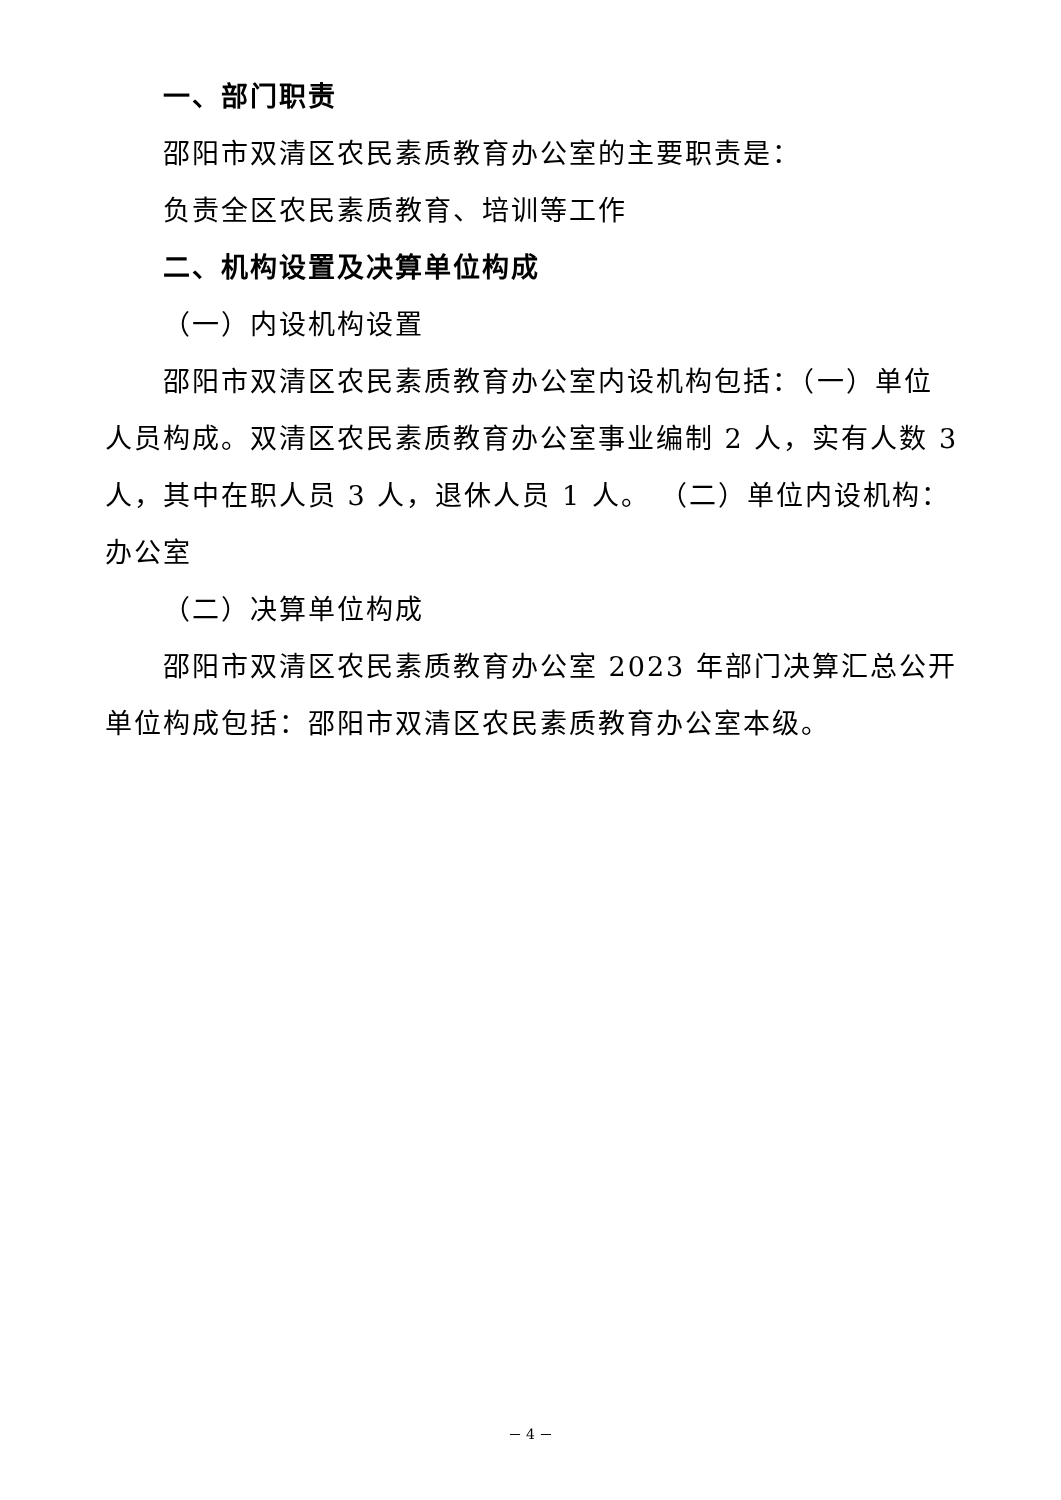一、部门职责
邵阳市双清区农民素质教育办公室的主要职责是：
负责全区农民素质教育、培训等工作
二、机构设置及决算单位构成
（一）内设机构设置
邵阳市双清区农民素质教育办公室内设机构包括：（一）单位人员构成。双清区农民素质教育办公室事业编制 2 人，实有人数 3 人，其中在职人员 3 人，退休人员 1 人。 （二）单位内设机构：办公室
（二）决算单位构成
邵阳市双清区农民素质教育办公室 2023 年部门决算汇总公开单位构成包括：邵阳市双清区农民素质教育办公室本级。
－ 4 －